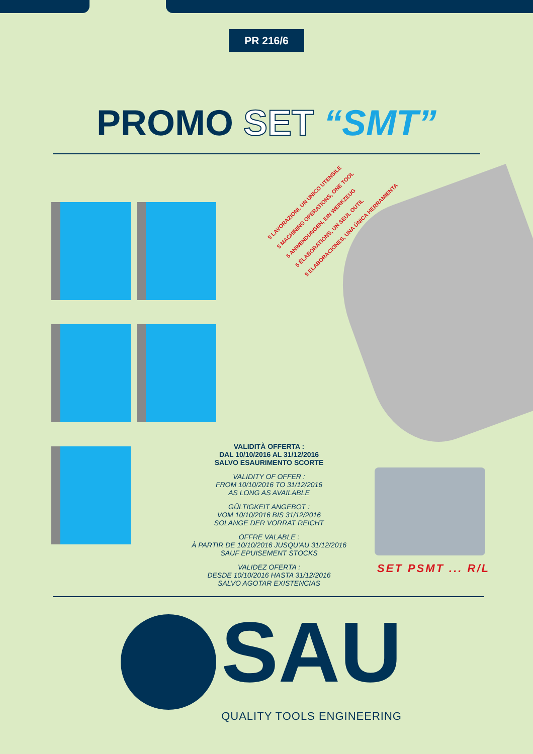PR 216/6
PROMO SET “SMT”
5 LAVORAZIONI, UN UNICO UTENSILE
5 MACHINING OPERATIONS, ONE TOOL
5 ANWENDUNGEN, EIN WERKZEUG
5 ÉLABORATIONS, UN SEUL OUTIL
5 ELABORACIONES, UNA ÚNICA HERRAMIENTA
VALIDITÀ OFFERTA :
DAL 10/10/2016 AL 31/12/2016
SALVO ESAURIMENTO SCORTE
VALIDITY OF OFFER :
FROM 10/10/2016 TO 31/12/2016
AS LONG AS AVAILABLE
GÜLTIGKEIT ANGEBOT :
VOM 10/10/2016 BIS 31/12/2016
SOLANGE DER VORRAT REICHT
OFFRE VALABLE :
À PARTIR DE 10/10/2016 JUSQU'AU 31/12/2016
SAUF EPUISEMENT STOCKS
VALIDEZ OFERTA :
DESDE 10/10/2016 HASTA 31/12/2016
SALVO AGOTAR EXISTENCIAS
SET PSMT ... R/L
SAU
QUALITY TOOLS ENGINEERING